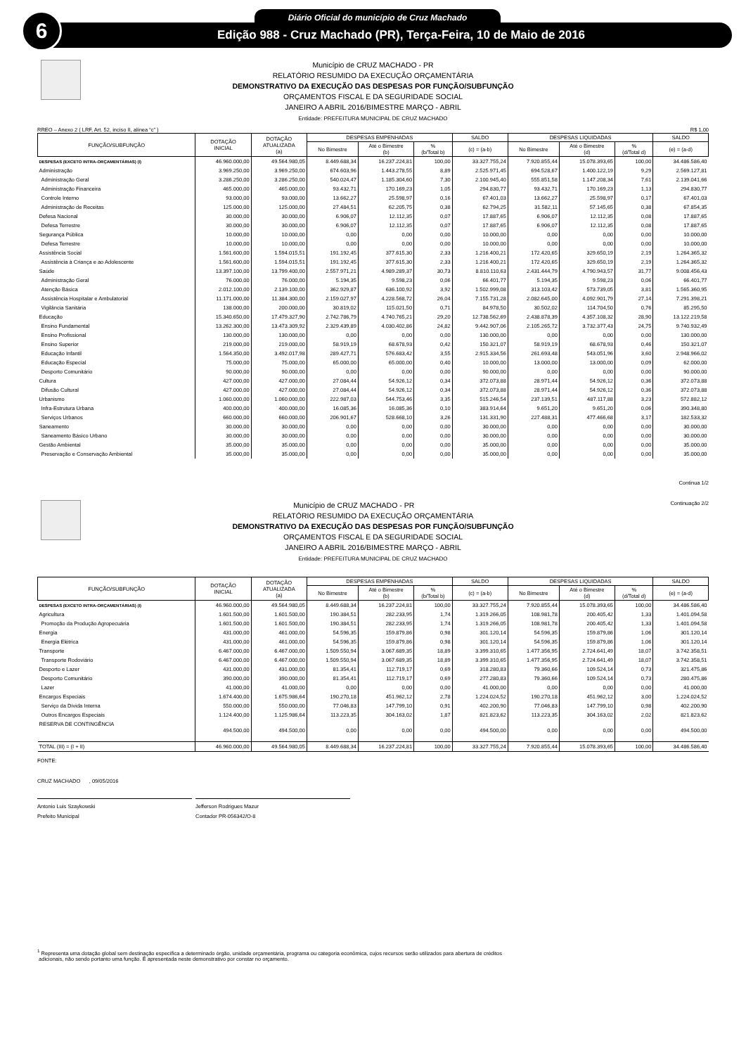6 Diário Oficial do município de Cruz Machado
Edição 988 - Cruz Machado (PR), Terça-Feira, 10 de Maio de 2016
Município de CRUZ MACHADO - PR
RELATÓRIO RESUMIDO DA EXECUÇÃO ORÇAMENTÁRIA
DEMONSTRATIVO DA EXECUÇÃO DAS DESPESAS POR FUNÇÃO/SUBFUNÇÃO
ORÇAMENTOS FISCAL E DA SEGURIDADE SOCIAL
JANEIRO A ABRIL 2016/BIMESTRE MARÇO - ABRIL
Entidade: PREFEITURA MUNICIPAL DE CRUZ MACHADO
RREO – Anexo 2 ( LRF, Art. 52, inciso II, alínea “c” ) R$ 1,00
| FUNÇÃO/SUBFUNÇÃO | DOTAÇÃO INICIAL | DOTAÇÃO ATUALIZADA (a) | DESPESAS EMPENHADAS | | | SALDO | DESPESAS LIQUIDADAS | | | SALDO |
| --- | --- | --- | --- | --- | --- | --- | --- | --- | --- | --- |
| | | | No Bimestre | Até o Bimestre (b) | % (b/Total b) | (c) = (a-b) | No Bimestre | Até o Bimestre (d) | % (d/Total d) | (e) = (a-d) |
| DESPESAS (EXCETO INTRA-ORÇAMENTÁRIAS) (I) | 46.960.000,00 | 49.564.980,05 | 8.449.688,34 | 16.237.224,81 | 100,00 | 33.327.755,24 | 7.920.855,44 | 15.078.393,65 | 100,00 | 34.486.586,40 |
| Administração | 3.969.250,00 | 3.969.250,00 | 674.603,96 | 1.443.278,55 | 8,89 | 2.525.971,45 | 694.528,67 | 1.400.122,19 | 9,29 | 2.569.127,81 |
| Administração Geral | 3.286.250,00 | 3.286.250,00 | 540.024,47 | 1.185.304,60 | 7,30 | 2.100.945,40 | 555.851,58 | 1.147.208,34 | 7,61 | 2.139.041,66 |
| Administração Financeira | 465.000,00 | 465.000,00 | 93.432,71 | 170.169,23 | 1,05 | 294.830,77 | 93.432,71 | 170.169,23 | 1,13 | 294.830,77 |
| Controle Interno | 93.000,00 | 93.000,00 | 13.662,27 | 25.598,97 | 0,16 | 67.401,03 | 13.662,27 | 25.598,97 | 0,17 | 67.401,03 |
| Administração de Receitas | 125.000,00 | 125.000,00 | 27.484,51 | 62.205,75 | 0,38 | 62.794,25 | 31.582,11 | 57.145,65 | 0,38 | 67.854,35 |
| Defesa Nacional | 30.000,00 | 30.000,00 | 6.906,07 | 12.112,35 | 0,07 | 17.887,65 | 6.906,07 | 12.112,35 | 0,08 | 17.887,65 |
| Defesa Terrestre | 30.000,00 | 30.000,00 | 6.906,07 | 12.112,35 | 0,07 | 17.887,65 | 6.906,07 | 12.112,35 | 0,08 | 17.887,65 |
| Segurança Pública | 10.000,00 | 10.000,00 | 0,00 | 0,00 | 0,00 | 10.000,00 | 0,00 | 0,00 | 0,00 | 10.000,00 |
| Defesa Terrestre | 10.000,00 | 10.000,00 | 0,00 | 0,00 | 0,00 | 10.000,00 | 0,00 | 0,00 | 0,00 | 10.000,00 |
| Assistência Social | 1.561.600,00 | 1.594.015,51 | 191.192,45 | 377.615,30 | 2,33 | 1.216.400,21 | 172.420,65 | 329.650,19 | 2,19 | 1.264.365,32 |
| Assistência à Criança e ao Adolescente | 1.561.600,00 | 1.594.015,51 | 191.192,45 | 377.615,30 | 2,33 | 1.216.400,21 | 172.420,65 | 329.650,19 | 2,19 | 1.264.365,32 |
| Saúde | 13.397.100,00 | 13.799.400,00 | 2.557.971,21 | 4.989.289,37 | 30,73 | 8.810.110,63 | 2.431.444,79 | 4.790.943,57 | 31,77 | 9.008.456,43 |
| Administração Geral | 76.000,00 | 76.000,00 | 5.194,35 | 9.598,23 | 0,06 | 66.401,77 | 5.194,35 | 9.598,23 | 0,06 | 66.401,77 |
| Atenção Básica | 2.012.100,00 | 2.139.100,00 | 362.929,87 | 636.100,92 | 3,92 | 1.502.999,08 | 313.103,42 | 573.739,05 | 3,81 | 1.565.360,95 |
| Assistência Hospitalar e Ambulatorial | 11.171.000,00 | 11.384.300,00 | 2.159.027,97 | 4.228.568,72 | 26,04 | 7.155.731,28 | 2.082.645,00 | 4.092.901,79 | 27,14 | 7.291.398,21 |
| Vigilância Sanitária | 138.000,00 | 200.000,00 | 30.819,02 | 115.021,50 | 0,71 | 84.978,50 | 30.502,02 | 114.704,50 | 0,76 | 85.295,50 |
| Educação | 15.340.650,00 | 17.479.327,90 | 2.742.786,79 | 4.740.765,21 | 29,20 | 12.738.562,69 | 2.438.878,39 | 4.357.108,32 | 28,90 | 13.122.219,58 |
| Ensino Fundamental | 13.262.300,00 | 13.473.309,92 | 2.329.439,89 | 4.030.402,86 | 24,82 | 9.442.907,06 | 2.105.265,72 | 3.732.377,43 | 24,75 | 9.740.932,49 |
| Ensino Profissional | 130.000,00 | 130.000,00 | 0,00 | 0,00 | 0,00 | 130.000,00 | 0,00 | 0,00 | 0,00 | 130.000,00 |
| Ensino Superior | 219.000,00 | 219.000,00 | 58.919,19 | 68.678,93 | 0,42 | 150.321,07 | 58.919,19 | 68.678,93 | 0,46 | 150.321,07 |
| Educação Infantil | 1.564.350,00 | 3.492.017,98 | 289.427,71 | 576.683,42 | 3,55 | 2.915.334,56 | 261.693,48 | 543.051,96 | 3,60 | 2.948.966,02 |
| Educação Especial | 75.000,00 | 75.000,00 | 65.000,00 | 65.000,00 | 0,40 | 10.000,00 | 13.000,00 | 13.000,00 | 0,09 | 62.000,00 |
| Desporto Comunitário | 90.000,00 | 90.000,00 | 0,00 | 0,00 | 0,00 | 90.000,00 | 0,00 | 0,00 | 0,00 | 90.000,00 |
| Cultura | 427.000,00 | 427.000,00 | 27.084,44 | 54.926,12 | 0,34 | 372.073,88 | 28.971,44 | 54.926,12 | 0,36 | 372.073,88 |
| Difusão Cultural | 427.000,00 | 427.000,00 | 27.084,44 | 54.926,12 | 0,34 | 372.073,88 | 28.971,44 | 54.926,12 | 0,36 | 372.073,88 |
| Urbanismo | 1.060.000,00 | 1.060.000,00 | 222.987,03 | 544.753,46 | 3,35 | 515.246,54 | 237.139,51 | 487.117,88 | 3,23 | 572.882,12 |
| Infra-Estrutura Urbana | 400.000,00 | 400.000,00 | 16.085,36 | 16.085,36 | 0,10 | 383.914,64 | 9.651,20 | 9.651,20 | 0,06 | 390.348,80 |
| Serviços Urbanos | 660.000,00 | 660.000,00 | 206.901,67 | 528.668,10 | 3,26 | 131.331,90 | 227.488,31 | 477.466,68 | 3,17 | 182.533,32 |
| Saneamento | 30.000,00 | 30.000,00 | 0,00 | 0,00 | 0,00 | 30.000,00 | 0,00 | 0,00 | 0,00 | 30.000,00 |
| Saneamento Básico Urbano | 30.000,00 | 30.000,00 | 0,00 | 0,00 | 0,00 | 30.000,00 | 0,00 | 0,00 | 0,00 | 30.000,00 |
| Gestão Ambiental | 35.000,00 | 35.000,00 | 0,00 | 0,00 | 0,00 | 35.000,00 | 0,00 | 0,00 | 0,00 | 35.000,00 |
| Preservação e Conservação Ambiental | 35.000,00 | 35.000,00 | 0,00 | 0,00 | 0,00 | 35.000,00 | 0,00 | 0,00 | 0,00 | 35.000,00 |
Continua 1/2
Continuação 2/2
Município de CRUZ MACHADO - PR
RELATÓRIO RESUMIDO DA EXECUÇÃO ORÇAMENTÁRIA
DEMONSTRATIVO DA EXECUÇÃO DAS DESPESAS POR FUNÇÃO/SUBFUNÇÃO
ORÇAMENTOS FISCAL E DA SEGURIDADE SOCIAL
JANEIRO A ABRIL 2016/BIMESTRE MARÇO - ABRIL
Entidade: PREFEITURA MUNICIPAL DE CRUZ MACHADO
| FUNÇÃO/SUBFUNÇÃO | DOTAÇÃO INICIAL | DOTAÇÃO ATUALIZADA (a) | DESPESAS EMPENHADAS | | | SALDO | DESPESAS LIQUIDADAS | | | SALDO |
| --- | --- | --- | --- | --- | --- | --- | --- | --- | --- | --- |
| | | | No Bimestre | Até o Bimestre (b) | % (b/Total b) | (c) = (a-b) | No Bimestre | Até o Bimestre (d) | % (d/Total d) | (e) = (a-d) |
| DESPESAS (EXCETO INTRA-ORÇAMENTÁRIAS) (I) | 46.960.000,00 | 49.564.980,05 | 8.449.688,34 | 16.237.224,81 | 100,00 | 33.327.755,24 | 7.920.855,44 | 15.078.393,65 | 100,00 | 34.486.586,40 |
| Agricultura | 1.601.500,00 | 1.601.500,00 | 190.384,51 | 282.233,95 | 1,74 | 1.319.266,05 | 108.981,78 | 200.405,42 | 1,33 | 1.401.094,58 |
| Promoção da Produção Agropecuária | 1.601.500,00 | 1.601.500,00 | 190.384,51 | 282.233,95 | 1,74 | 1.319.266,05 | 108.981,78 | 200.405,42 | 1,33 | 1.401.094,58 |
| Energia | 431.000,00 | 461.000,00 | 54.596,35 | 159.879,86 | 0,98 | 301.120,14 | 54.596,35 | 159.879,86 | 1,06 | 301.120,14 |
| Energia Elétrica | 431.000,00 | 461.000,00 | 54.596,35 | 159.879,86 | 0,98 | 301.120,14 | 54.596,35 | 159.879,86 | 1,06 | 301.120,14 |
| Transporte | 6.467.000,00 | 6.467.000,00 | 1.509.550,94 | 3.067.689,35 | 18,89 | 3.399.310,65 | 1.477.356,95 | 2.724.641,49 | 18,07 | 3.742.358,51 |
| Transporte Rodoviário | 6.467.000,00 | 6.467.000,00 | 1.509.550,94 | 3.067.689,35 | 18,89 | 3.399.310,65 | 1.477.356,95 | 2.724.641,49 | 18,07 | 3.742.358,51 |
| Desporto e Lazer | 431.000,00 | 431.000,00 | 81.354,41 | 112.719,17 | 0,69 | 318.280,83 | 79.360,66 | 109.524,14 | 0,73 | 321.475,86 |
| Desporto Comunitário | 390.000,00 | 390.000,00 | 81.354,41 | 112.719,17 | 0,69 | 277.280,83 | 79.360,66 | 109.524,14 | 0,73 | 280.475,86 |
| Lazer | 41.000,00 | 41.000,00 | 0,00 | 0,00 | 0,00 | 41.000,00 | 0,00 | 0,00 | 0,00 | 41.000,00 |
| Encargos Especiais | 1.674.400,00 | 1.675.986,64 | 190.270,18 | 451.962,12 | 2,78 | 1.224.024,52 | 190.270,18 | 451.962,12 | 3,00 | 1.224.024,52 |
| Serviço da Dívida Interna | 550.000,00 | 550.000,00 | 77.046,83 | 147.799,10 | 0,91 | 402.200,90 | 77.046,83 | 147.799,10 | 0,98 | 402.200,90 |
| Outros Encargos Especiais | 1.124.400,00 | 1.125.986,64 | 113.223,35 | 304.163,02 | 1,87 | 821.823,62 | 113.223,35 | 304.163,02 | 2,02 | 821.823,62 |
| RESERVA DE CONTINGÊNCIA | 494.500,00 | 494.500,00 | 0,00 | 0,00 | 0,00 | 494.500,00 | 0,00 | 0,00 | 0,00 | 494.500,00 |
| TOTAL (III) = (I + II) | 46.960.000,00 | 49.564.980,05 | 8.449.688,34 | 16.237.224,81 | 100,00 | 33.327.755,24 | 7.920.855,44 | 15.078.393,65 | 100,00 | 34.486.586,40 |
FONTE:
CRUZ MACHADO , 09/05/2016
Antonio Luis Szaykowski
Prefeito Municipal
Jefferson Rodrigues Mazur
Contador PR-056342/O-8
<sup>1</sup> Representa uma dotação global sem destinação específica a determinado órgão, unidade orçamentária, programa ou categoria econômica, cujos recursos serão utilizados para abertura de créditos
adicionais, não sendo portanto uma função. É apresentada neste demonstrativo por constar no orçamento.